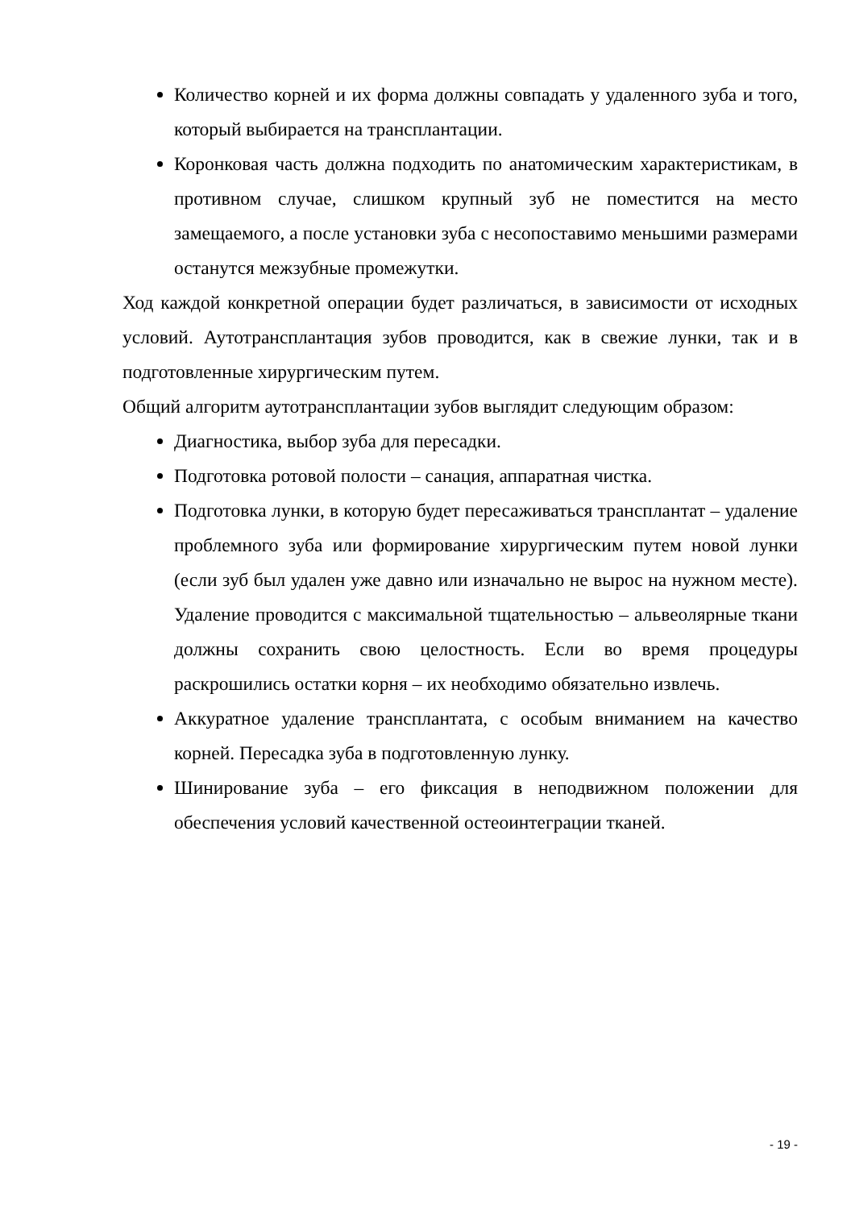Количество корней и их форма должны совпадать у удаленного зуба и того, который выбирается на трансплантации.
Коронковая часть должна подходить по анатомическим характеристикам, в противном случае, слишком крупный зуб не поместится на место замещаемого, а после установки зуба с несопоставимо меньшими размерами останутся межзубные промежутки.
Ход каждой конкретной операции будет различаться, в зависимости от исходных условий. Аутотрансплантация зубов проводится, как в свежие лунки, так и в подготовленные хирургическим путем.
Общий алгоритм аутотрансплантации зубов выглядит следующим образом:
Диагностика, выбор зуба для пересадки.
Подготовка ротовой полости – санация, аппаратная чистка.
Подготовка лунки, в которую будет пересаживаться трансплантат – удаление проблемного зуба или формирование хирургическим путем новой лунки (если зуб был удален уже давно или изначально не вырос на нужном месте). Удаление проводится с максимальной тщательностью – альвеолярные ткани должны сохранить свою целостность. Если во время процедуры раскрошились остатки корня – их необходимо обязательно извлечь.
Аккуратное удаление трансплантата, с особым вниманием на качество корней. Пересадка зуба в подготовленную лунку.
Шинирование зуба – его фиксация в неподвижном положении для обеспечения условий качественной остеоинтеграции тканей.
- 19 -